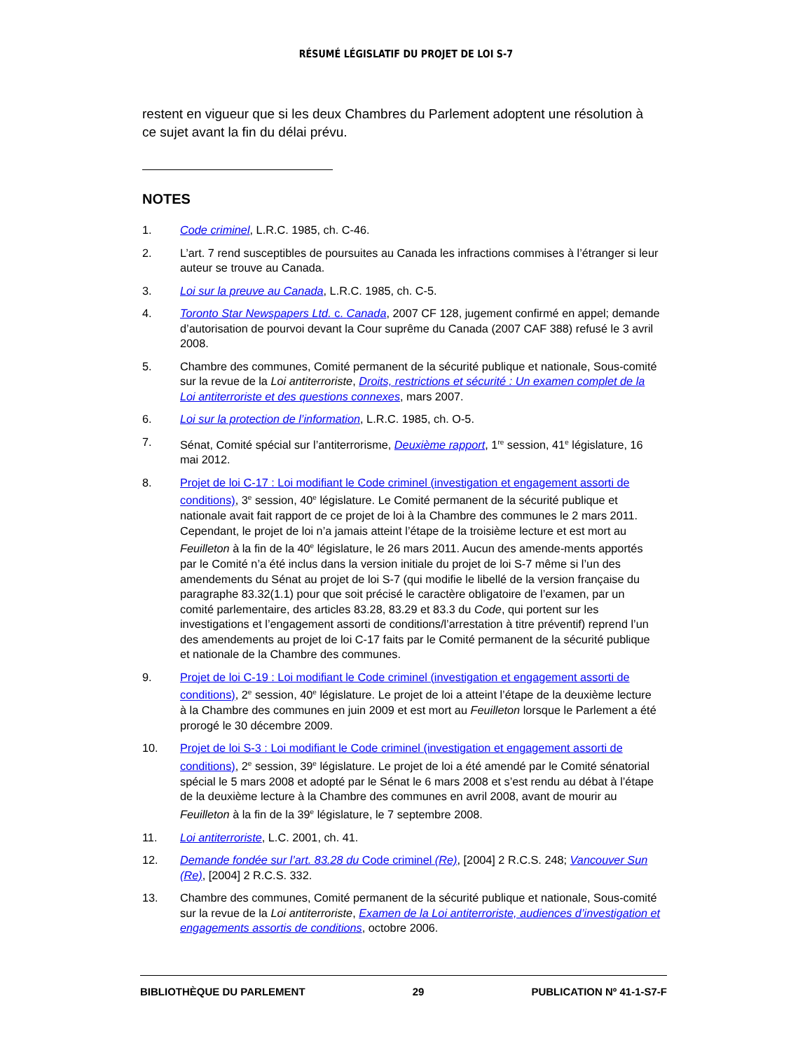RÉSUMÉ LÉGISLATIF DU PROJET DE LOI S-7
restent en vigueur que si les deux Chambres du Parlement adoptent une résolution à ce sujet avant la fin du délai prévu.
NOTES
1. Code criminel, L.R.C. 1985, ch. C-46.
2. L’art. 7 rend susceptibles de poursuites au Canada les infractions commises à l’étranger si leur auteur se trouve au Canada.
3. Loi sur la preuve au Canada, L.R.C. 1985, ch. C-5.
4. Toronto Star Newspapers Ltd. c. Canada, 2007 CF 128, jugement confirmé en appel; demande d’autorisation de pourvoi devant la Cour suprême du Canada (2007 CAF 388) refusé le 3 avril 2008.
5. Chambre des communes, Comité permanent de la sécurité publique et nationale, Sous-comité sur la revue de la Loi antiterroriste, Droits, restrictions et sécurité : Un examen complet de la Loi antiterroriste et des questions connexes, mars 2007.
6. Loi sur la protection de l’information, L.R.C. 1985, ch. O-5.
7. Sénat, Comité spécial sur l’antiterrorisme, Deuxième rapport, 1<sup>re</sup> session, 41<sup>e</sup> législature, 16 mai 2012.
8. Projet de loi C-17 : Loi modifiant le Code criminel (investigation et engagement assorti de conditions), 3<sup>e</sup> session, 40<sup>e</sup> législature. Le Comité permanent de la sécurité publique et nationale avait fait rapport de ce projet de loi à la Chambre des communes le 2 mars 2011. Cependant, le projet de loi n’a jamais atteint l’étape de la troisième lecture et est mort au Feuilleton à la fin de la 40<sup>e</sup> législature, le 26 mars 2011. Aucun des amende-ments apportés par le Comité n’a été inclus dans la version initiale du projet de loi S-7 même si l’un des amendements du Sénat au projet de loi S-7 (qui modifie le libellé de la version française du paragraphe 83.32(1.1) pour que soit précisé le caractère obligatoire de l’examen, par un comité parlementaire, des articles 83.28, 83.29 et 83.3 du Code, qui portent sur les investigations et l’engagement assorti de conditions/l’arrestation à titre préventif) reprend l’un des amendements au projet de loi C-17 faits par le Comité permanent de la sécurité publique et nationale de la Chambre des communes.
9. Projet de loi C-19 : Loi modifiant le Code criminel (investigation et engagement assorti de conditions), 2<sup>e</sup> session, 40<sup>e</sup> législature. Le projet de loi a atteint l’étape de la deuxième lecture à la Chambre des communes en juin 2009 et est mort au Feuilleton lorsque le Parlement a été prorogé le 30 décembre 2009.
10. Projet de loi S-3 : Loi modifiant le Code criminel (investigation et engagement assorti de conditions), 2<sup>e</sup> session, 39<sup>e</sup> législature. Le projet de loi a été amendé par le Comité sénatorial spécial le 5 mars 2008 et adopté par le Sénat le 6 mars 2008 et s’est rendu au débat à l’étape de la deuxième lecture à la Chambre des communes en avril 2008, avant de mourir au Feuilleton à la fin de la 39<sup>e</sup> législature, le 7 septembre 2008.
11. Loi antiterroriste, L.C. 2001, ch. 41.
12. Demande fondée sur l’art. 83.28 du Code criminel (Re), [2004] 2 R.C.S. 248; Vancouver Sun (Re), [2004] 2 R.C.S. 332.
13. Chambre des communes, Comité permanent de la sécurité publique et nationale, Sous-comité sur la revue de la Loi antiterroriste, Examen de la Loi antiterroriste, audiences d’investigation et engagements assortis de conditions, octobre 2006.
BIBLIOTHÈQUE DU PARLEMENT 29 PUBLICATION Nº 41-1-S7-F